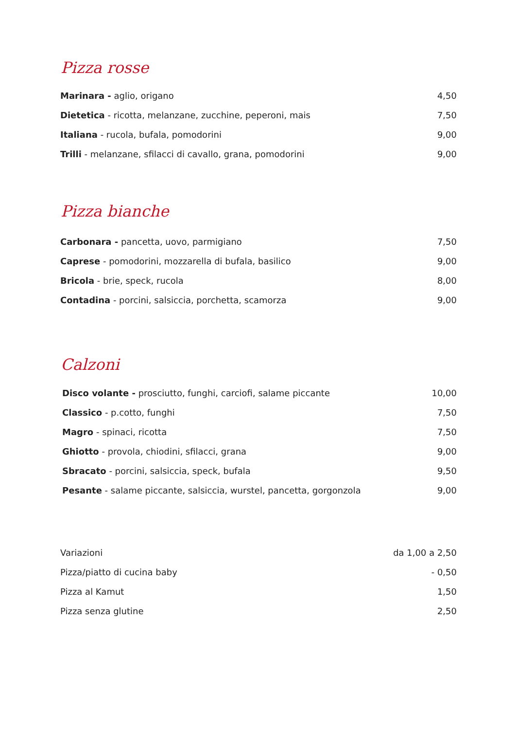Pizza rosse
| Marinara - aglio, origano | 4,50 |
| Dietetica - ricotta, melanzane, zucchine, peperoni, mais | 7,50 |
| Italiana - rucola, bufala, pomodorini | 9,00 |
| Trilli - melanzane, sfilacci di cavallo, grana, pomodorini | 9,00 |
Pizza bianche
| Carbonara - pancetta, uovo, parmigiano | 7,50 |
| Caprese - pomodorini, mozzarella di bufala, basilico | 9,00 |
| Bricola - brie, speck, rucola | 8,00 |
| Contadina - porcini, salsiccia, porchetta, scamorza | 9,00 |
Calzoni
| Disco volante - prosciutto, funghi, carciofi, salame piccante | 10,00 |
| Classico - p.cotto, funghi | 7,50 |
| Magro - spinaci, ricotta | 7,50 |
| Ghiotto - provola, chiodini, sfilacci, grana | 9,00 |
| Sbracato - porcini, salsiccia, speck, bufala | 9,50 |
| Pesante - salame piccante, salsiccia, wurstel, pancetta, gorgonzola | 9,00 |
| Variazioni | da 1,00 a 2,50 |
| Pizza/piatto di cucina baby | - 0,50 |
| Pizza al Kamut | 1,50 |
| Pizza senza glutine | 2,50 |